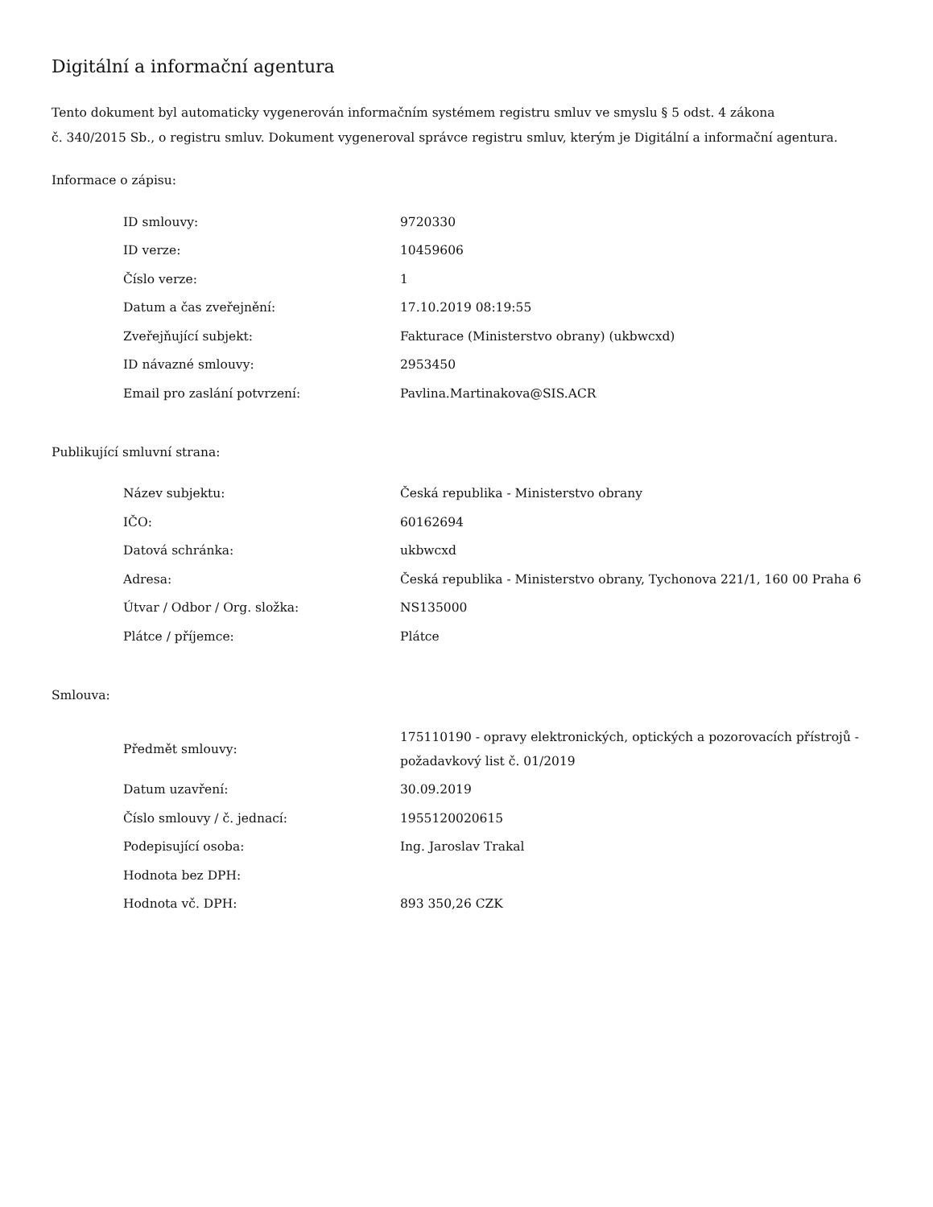Digitální a informační agentura
Tento dokument byl automaticky vygenerován informačním systémem registru smluv ve smyslu § 5 odst. 4 zákona
č. 340/2015 Sb., o registru smluv. Dokument vygeneroval správce registru smluv, kterým je Digitální a informační agentura.
Informace o zápisu:
| ID smlouvy: | 9720330 |
| ID verze: | 10459606 |
| Číslo verze: | 1 |
| Datum a čas zveřejnění: | 17.10.2019 08:19:55 |
| Zveřejňující subjekt: | Fakturace (Ministerstvo obrany) (ukbwcxd) |
| ID návazné smlouvy: | 2953450 |
| Email pro zaslání potvrzení: | Pavlina.Martinakova@SIS.ACR |
Publikující smluvní strana:
| Název subjektu: | Česká republika - Ministerstvo obrany |
| IČO: | 60162694 |
| Datová schránka: | ukbwcxd |
| Adresa: | Česká republika - Ministerstvo obrany, Tychonova 221/1, 160 00 Praha 6 |
| Útvar / Odbor / Org. složka: | NS135000 |
| Plátce / příjemce: | Plátce |
Smlouva:
| Předmět smlouvy: | 175110190 - opravy elektronických, optických a pozorovacích přístrojů - požadavkový list č. 01/2019 |
| Datum uzavření: | 30.09.2019 |
| Číslo smlouvy / č. jednací: | 1955120020615 |
| Podepisující osoba: | Ing. Jaroslav Trakal |
| Hodnota bez DPH: | |
| Hodnota vč. DPH: | 893 350,26 CZK |